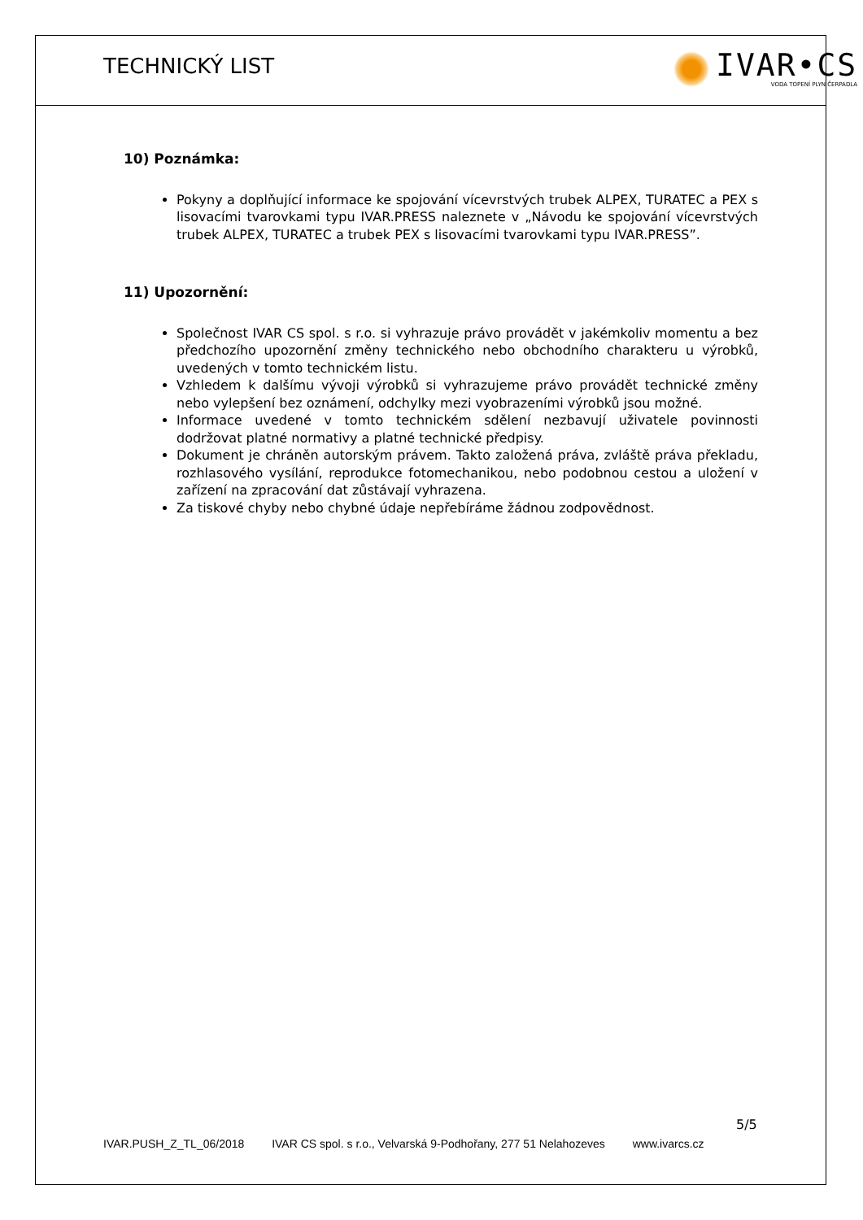TECHNICKÝ LIST
IVAR•CS
VODA TOPENÍ PLYN ČERPADLA
10) Poznámka:
Pokyny a doplňující informace ke spojování vícevrstvých trubek ALPEX, TURATEC a PEX s lisovacími tvarovkami typu IVAR.PRESS naleznete v „Návodu ke spojování vícevrstvých trubek ALPEX, TURATEC a trubek PEX s lisovacími tvarovkami typu IVAR.PRESS”.
11) Upozornění:
Společnost IVAR CS spol. s r.o. si vyhrazuje právo provádět v jakémkoliv momentu a bez předchozího upozornění změny technického nebo obchodního charakteru u výrobků, uvedených v tomto technickém listu.
Vzhledem k dalšímu vývoji výrobků si vyhrazujeme právo provádět technické změny nebo vylepšení bez oznámení, odchylky mezi vyobrazeními výrobků jsou možné.
Informace uvedené v tomto technickém sdělení nezbavují uživatele povinnosti dodržovat platné normativy a platné technické předpisy.
Dokument je chráněn autorským právem. Takto založená práva, zvláště práva překladu, rozhlasového vysílání, reprodukce fotomechanikou, nebo podobnou cestou a uložení v zařízení na zpracování dat zůstávají vyhrazena.
Za tiskové chyby nebo chybné údaje nepřebíráme žádnou zodpovědnost.
5/5
IVAR.PUSH_Z_TL_06/2018 IVAR CS spol. s r.o., Velvarská 9-Podhořany, 277 51 Nelahozeves www.ivarcs.cz